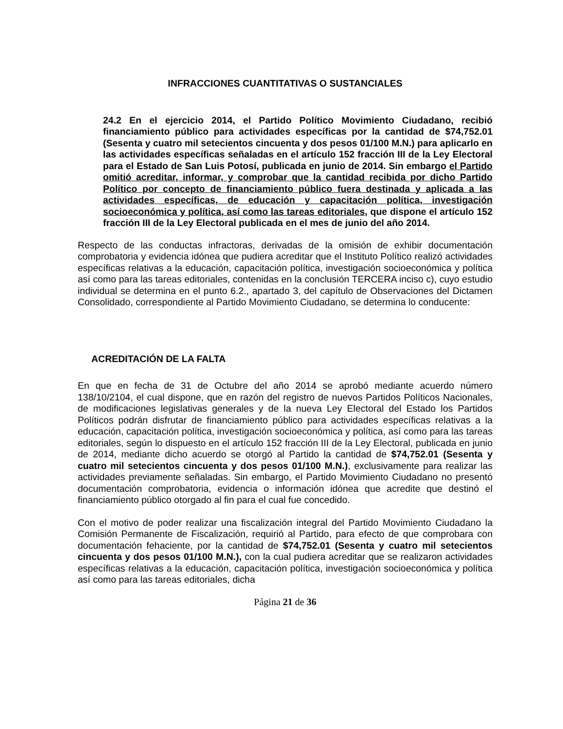INFRACCIONES CUANTITATIVAS O SUSTANCIALES
24.2 En el ejercicio 2014, el Partido Político Movimiento Ciudadano, recibió financiamiento público para actividades específicas por la cantidad de $74,752.01 (Sesenta y cuatro mil setecientos cincuenta y dos pesos 01/100 M.N.) para aplicarlo en las actividades específicas señaladas en el artículo 152 fracción III de la Ley Electoral para el Estado de San Luis Potosí, publicada en junio de 2014. Sin embargo el Partido omitió acreditar, informar, y comprobar que la cantidad recibida por dicho Partido Político por concepto de financiamiento público fuera destinada y aplicada a las actividades específicas, de educación y capacitación política, investigación socioeconómica y política, así como las tareas editoriales, que dispone el artículo 152 fracción III de la Ley Electoral publicada en el mes de junio del año 2014.
Respecto de las conductas infractoras, derivadas de la omisión de exhibir documentación comprobatoria y evidencia idónea que pudiera acreditar que el Instituto Político realizó actividades específicas relativas a la educación, capacitación política, investigación socioeconómica y política así como para las tareas editoriales, contenidas en la conclusión TERCERA inciso c), cuyo estudio individual se determina en el punto 6.2., apartado 3, del capítulo de Observaciones del Dictamen Consolidado, correspondiente al Partido Movimiento Ciudadano, se determina lo conducente:
ACREDITACIÓN DE LA FALTA
En que en fecha de 31 de Octubre del año 2014 se aprobó mediante acuerdo número 138/10/2104, el cual dispone, que en razón del registro de nuevos Partidos Políticos Nacionales, de modificaciones legislativas generales y de la nueva Ley Electoral del Estado los Partidos Políticos podrán disfrutar de financiamiento público para actividades específicas relativas a la educación, capacitación política, investigación socioeconómica y política, así como para las tareas editoriales, según lo dispuesto en el artículo 152 fracción III de la Ley Electoral, publicada en junio de 2014, mediante dicho acuerdo se otorgó al Partido la cantidad de $74,752.01 (Sesenta y cuatro mil setecientos cincuenta y dos pesos 01/100 M.N.), exclusivamente para realizar las actividades previamente señaladas. Sin embargo, el Partido Movimiento Ciudadano no presentó documentación comprobatoria, evidencia o información idónea que acredite que destinó el financiamiento público otorgado al fin para el cual fue concedido.
Con el motivo de poder realizar una fiscalización integral del Partido Movimiento Ciudadano la Comisión Permanente de Fiscalización, requirió al Partido, para efecto de que comprobara con documentación fehaciente, por la cantidad de $74,752.01 (Sesenta y cuatro mil setecientos cincuenta y dos pesos 01/100 M.N.), con la cual pudiera acreditar que se realizaron actividades específicas relativas a la educación, capacitación política, investigación socioeconómica y política así como para las tareas editoriales, dicha
Página 21 de 36